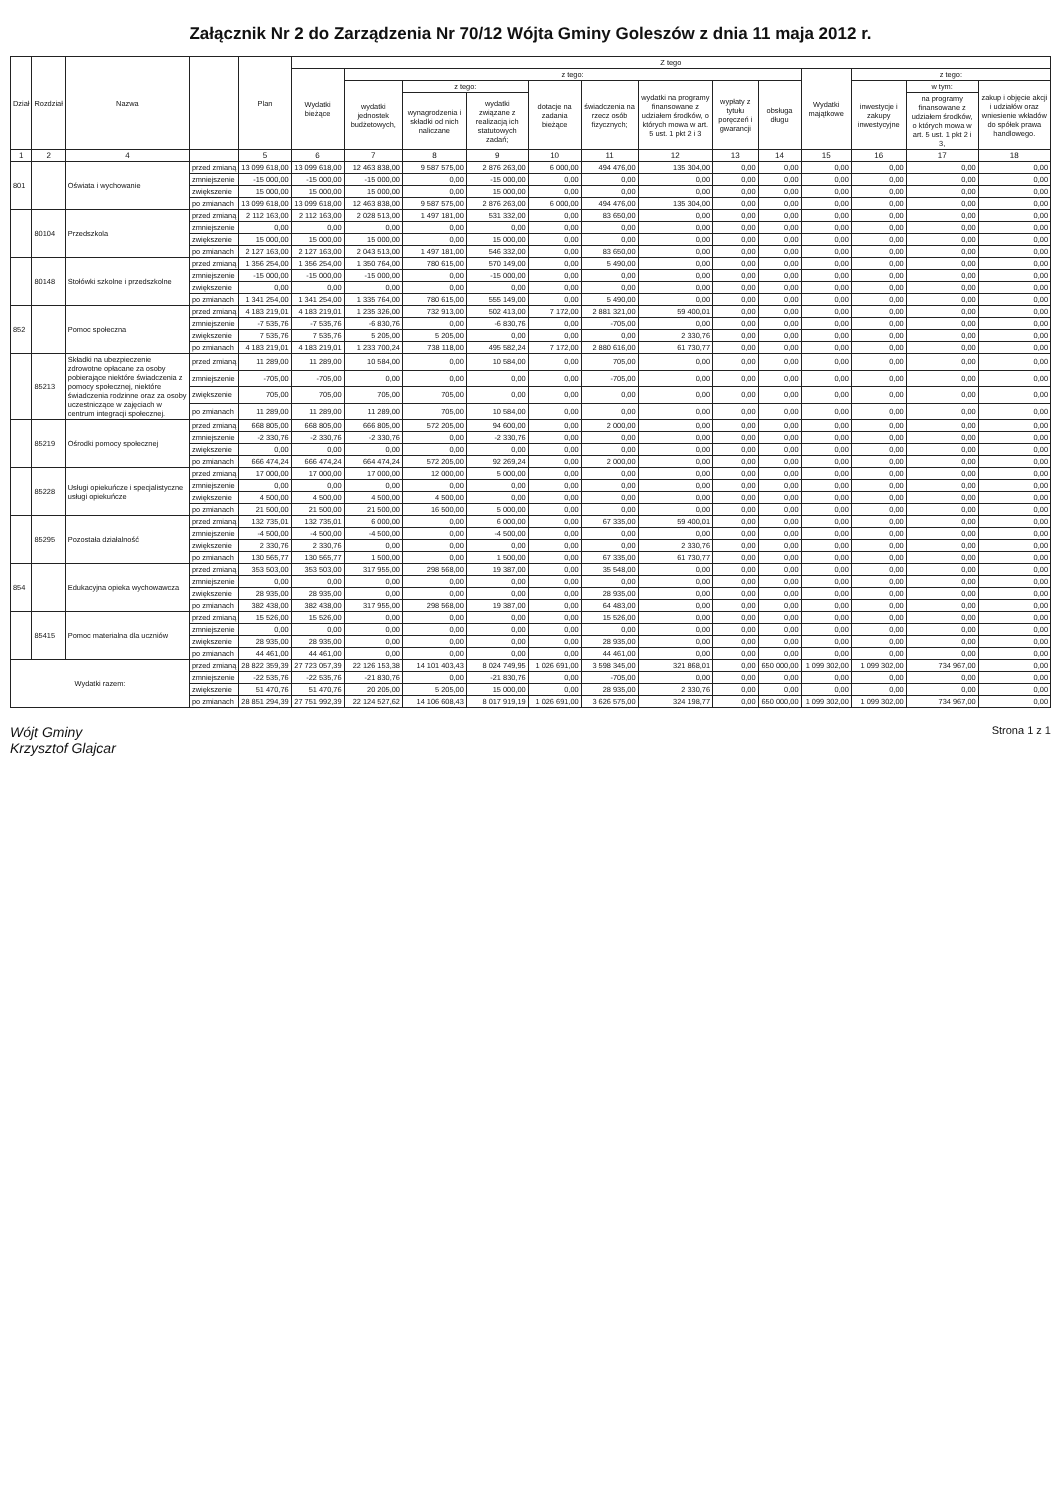Załącznik Nr 2 do Zarządzenia Nr 70/12 Wójta Gminy Goleszów z dnia 11 maja 2012 r.
| Dział | Rozdział | Nazwa | | Plan | Z tego | | | | | | | | | | | | |
| --- | --- | --- | --- | --- | --- | --- | --- | --- | --- | --- | --- | --- | --- | --- | --- | --- | --- |
| | | | | | Wydatki bieżące | z tego: | | | | | | | | Wydatki majątkowe | z tego: | | |
| | | | | | | wydatki jednostek budżetowych, | z tego: | | dotacje na zadania bieżące | świadczenia na rzecz osób fizycznych; | wydatki na programy finansowane z udziałem środków, o których mowa w art. 5 ust. 1 pkt 2 i 3 | wypłaty z tytułu poręczeń i gwarancji | obsługa długu | | inwestycje i zakupy inwestycyjne | w tym: | zakup i objęcie akcji i udziałów oraz wniesienie wkładów do spółek prawa handlowego. |
| | | | | | | | wynagrodzenia i składki od nich naliczane | wydatki związane z realizacją ich statutowych zadań; | | | | | | | | na programy finansowane z udziałem środków, o których mowa w art. 5 ust. 1 pkt 2 i 3, | |
| 1 | 2 | 4 | | 5 | 6 | 7 | 8 | 9 | 10 | 11 | 12 | 13 | 14 | 15 | 16 | 17 | 18 |
| 801 | | Oświata i wychowanie | przed zmianą | 13 099 618,00 | 13 099 618,00 | 12 463 838,00 | 9 587 575,00 | 2 876 263,00 | 6 000,00 | 494 476,00 | 135 304,00 | 0,00 | 0,00 | 0,00 | 0,00 | 0,00 | 0,00 |
| | | | zmniejszenie | -15 000,00 | -15 000,00 | -15 000,00 | 0,00 | -15 000,00 | 0,00 | 0,00 | 0,00 | 0,00 | 0,00 | 0,00 | 0,00 | 0,00 | 0,00 |
| | | | zwiększenie | 15 000,00 | 15 000,00 | 15 000,00 | 0,00 | 15 000,00 | 0,00 | 0,00 | 0,00 | 0,00 | 0,00 | 0,00 | 0,00 | 0,00 | 0,00 |
| | | | po zmianach | 13 099 618,00 | 13 099 618,00 | 12 463 838,00 | 9 587 575,00 | 2 876 263,00 | 6 000,00 | 494 476,00 | 135 304,00 | 0,00 | 0,00 | 0,00 | 0,00 | 0,00 | 0,00 |
| | 80104 | Przedszkola | przed zmianą | 2 112 163,00 | 2 112 163,00 | 2 028 513,00 | 1 497 181,00 | 531 332,00 | 0,00 | 83 650,00 | 0,00 | 0,00 | 0,00 | 0,00 | 0,00 | 0,00 | 0,00 |
| | | | zmniejszenie | 0,00 | 0,00 | 0,00 | 0,00 | 0,00 | 0,00 | 0,00 | 0,00 | 0,00 | 0,00 | 0,00 | 0,00 | 0,00 | 0,00 |
| | | | zwiększenie | 15 000,00 | 15 000,00 | 15 000,00 | 0,00 | 15 000,00 | 0,00 | 0,00 | 0,00 | 0,00 | 0,00 | 0,00 | 0,00 | 0,00 | 0,00 |
| | | | po zmianach | 2 127 163,00 | 2 127 163,00 | 2 043 513,00 | 1 497 181,00 | 546 332,00 | 0,00 | 83 650,00 | 0,00 | 0,00 | 0,00 | 0,00 | 0,00 | 0,00 | 0,00 |
| | 80148 | Stołówki szkolne i przedszkolne | przed zmianą | 1 356 254,00 | 1 356 254,00 | 1 350 764,00 | 780 615,00 | 570 149,00 | 0,00 | 5 490,00 | 0,00 | 0,00 | 0,00 | 0,00 | 0,00 | 0,00 | 0,00 |
| | | | zmniejszenie | -15 000,00 | -15 000,00 | -15 000,00 | 0,00 | -15 000,00 | 0,00 | 0,00 | 0,00 | 0,00 | 0,00 | 0,00 | 0,00 | 0,00 | 0,00 |
| | | | zwiększenie | 0,00 | 0,00 | 0,00 | 0,00 | 0,00 | 0,00 | 0,00 | 0,00 | 0,00 | 0,00 | 0,00 | 0,00 | 0,00 | 0,00 |
| | | | po zmianach | 1 341 254,00 | 1 341 254,00 | 1 335 764,00 | 780 615,00 | 555 149,00 | 0,00 | 5 490,00 | 0,00 | 0,00 | 0,00 | 0,00 | 0,00 | 0,00 | 0,00 |
| 852 | | Pomoc społeczna | przed zmianą | 4 183 219,01 | 4 183 219,01 | 1 235 326,00 | 732 913,00 | 502 413,00 | 7 172,00 | 2 881 321,00 | 59 400,01 | 0,00 | 0,00 | 0,00 | 0,00 | 0,00 | 0,00 |
| | | | zmniejszenie | -7 535,76 | -7 535,76 | -6 830,76 | 0,00 | -6 830,76 | 0,00 | -705,00 | 0,00 | 0,00 | 0,00 | 0,00 | 0,00 | 0,00 | 0,00 |
| | | | zwiększenie | 7 535,76 | 7 535,76 | 5 205,00 | 5 205,00 | 0,00 | 0,00 | 0,00 | 2 330,76 | 0,00 | 0,00 | 0,00 | 0,00 | 0,00 | 0,00 |
| | | | po zmianach | 4 183 219,01 | 4 183 219,01 | 1 233 700,24 | 738 118,00 | 495 582,24 | 7 172,00 | 2 880 616,00 | 61 730,77 | 0,00 | 0,00 | 0,00 | 0,00 | 0,00 | 0,00 |
| | 85213 | Składki na ubezpieczenie zdrowotne opłacane za osoby pobierające niektóre świadczenia z pomocy społecznej, niektóre świadczenia rodzinne oraz za osoby uczestniczące w zajęciach w centrum integracji społecznej. | przed zmianą | 11 289,00 | 11 289,00 | 10 584,00 | 0,00 | 10 584,00 | 0,00 | 705,00 | 0,00 | 0,00 | 0,00 | 0,00 | 0,00 | 0,00 | 0,00 |
| | | | zmniejszenie | -705,00 | -705,00 | 0,00 | 0,00 | 0,00 | 0,00 | -705,00 | 0,00 | 0,00 | 0,00 | 0,00 | 0,00 | 0,00 | 0,00 |
| | | | zwiększenie | 705,00 | 705,00 | 705,00 | 705,00 | 0,00 | 0,00 | 0,00 | 0,00 | 0,00 | 0,00 | 0,00 | 0,00 | 0,00 | 0,00 |
| | | | po zmianach | 11 289,00 | 11 289,00 | 11 289,00 | 705,00 | 10 584,00 | 0,00 | 0,00 | 0,00 | 0,00 | 0,00 | 0,00 | 0,00 | 0,00 | 0,00 |
| | 85219 | Ośrodki pomocy społecznej | przed zmianą | 668 805,00 | 668 805,00 | 666 805,00 | 572 205,00 | 94 600,00 | 0,00 | 2 000,00 | 0,00 | 0,00 | 0,00 | 0,00 | 0,00 | 0,00 | 0,00 |
| | | | zmniejszenie | -2 330,76 | -2 330,76 | -2 330,76 | 0,00 | -2 330,76 | 0,00 | 0,00 | 0,00 | 0,00 | 0,00 | 0,00 | 0,00 | 0,00 | 0,00 |
| | | | zwiększenie | 0,00 | 0,00 | 0,00 | 0,00 | 0,00 | 0,00 | 0,00 | 0,00 | 0,00 | 0,00 | 0,00 | 0,00 | 0,00 | 0,00 |
| | | | po zmianach | 666 474,24 | 666 474,24 | 664 474,24 | 572 205,00 | 92 269,24 | 0,00 | 2 000,00 | 0,00 | 0,00 | 0,00 | 0,00 | 0,00 | 0,00 | 0,00 |
| | 85228 | Usługi opiekuńcze i specjalistyczne usługi opiekuńcze | przed zmianą | 17 000,00 | 17 000,00 | 17 000,00 | 12 000,00 | 5 000,00 | 0,00 | 0,00 | 0,00 | 0,00 | 0,00 | 0,00 | 0,00 | 0,00 | 0,00 |
| | | | zmniejszenie | 0,00 | 0,00 | 0,00 | 0,00 | 0,00 | 0,00 | 0,00 | 0,00 | 0,00 | 0,00 | 0,00 | 0,00 | 0,00 | 0,00 |
| | | | zwiększenie | 4 500,00 | 4 500,00 | 4 500,00 | 4 500,00 | 0,00 | 0,00 | 0,00 | 0,00 | 0,00 | 0,00 | 0,00 | 0,00 | 0,00 | 0,00 |
| | | | po zmianach | 21 500,00 | 21 500,00 | 21 500,00 | 16 500,00 | 5 000,00 | 0,00 | 0,00 | 0,00 | 0,00 | 0,00 | 0,00 | 0,00 | 0,00 | 0,00 |
| | 85295 | Pozostała działalność | przed zmianą | 132 735,01 | 132 735,01 | 6 000,00 | 0,00 | 6 000,00 | 0,00 | 67 335,00 | 59 400,01 | 0,00 | 0,00 | 0,00 | 0,00 | 0,00 | 0,00 |
| | | | zmniejszenie | -4 500,00 | -4 500,00 | -4 500,00 | 0,00 | -4 500,00 | 0,00 | 0,00 | 0,00 | 0,00 | 0,00 | 0,00 | 0,00 | 0,00 | 0,00 |
| | | | zwiększenie | 2 330,76 | 2 330,76 | 0,00 | 0,00 | 0,00 | 0,00 | 0,00 | 2 330,76 | 0,00 | 0,00 | 0,00 | 0,00 | 0,00 | 0,00 |
| | | | po zmianach | 130 565,77 | 130 565,77 | 1 500,00 | 0,00 | 1 500,00 | 0,00 | 67 335,00 | 61 730,77 | 0,00 | 0,00 | 0,00 | 0,00 | 0,00 | 0,00 |
| 854 | | Edukacyjna opieka wychowawcza | przed zmianą | 353 503,00 | 353 503,00 | 317 955,00 | 298 568,00 | 19 387,00 | 0,00 | 35 548,00 | 0,00 | 0,00 | 0,00 | 0,00 | 0,00 | 0,00 | 0,00 |
| | | | zmniejszenie | 0,00 | 0,00 | 0,00 | 0,00 | 0,00 | 0,00 | 0,00 | 0,00 | 0,00 | 0,00 | 0,00 | 0,00 | 0,00 | 0,00 |
| | | | zwiększenie | 28 935,00 | 28 935,00 | 0,00 | 0,00 | 0,00 | 0,00 | 28 935,00 | 0,00 | 0,00 | 0,00 | 0,00 | 0,00 | 0,00 | 0,00 |
| | | | po zmianach | 382 438,00 | 382 438,00 | 317 955,00 | 298 568,00 | 19 387,00 | 0,00 | 64 483,00 | 0,00 | 0,00 | 0,00 | 0,00 | 0,00 | 0,00 | 0,00 |
| | 85415 | Pomoc materialna dla uczniów | przed zmianą | 15 526,00 | 15 526,00 | 0,00 | 0,00 | 0,00 | 0,00 | 15 526,00 | 0,00 | 0,00 | 0,00 | 0,00 | 0,00 | 0,00 | 0,00 |
| | | | zmniejszenie | 0,00 | 0,00 | 0,00 | 0,00 | 0,00 | 0,00 | 0,00 | 0,00 | 0,00 | 0,00 | 0,00 | 0,00 | 0,00 | 0,00 |
| | | | zwiększenie | 28 935,00 | 28 935,00 | 0,00 | 0,00 | 0,00 | 0,00 | 28 935,00 | 0,00 | 0,00 | 0,00 | 0,00 | 0,00 | 0,00 | 0,00 |
| | | | po zmianach | 44 461,00 | 44 461,00 | 0,00 | 0,00 | 0,00 | 0,00 | 44 461,00 | 0,00 | 0,00 | 0,00 | 0,00 | 0,00 | 0,00 | 0,00 |
| Wydatki razem: | | | przed zmianą | 28 822 359,39 | 27 723 057,39 | 22 126 153,38 | 14 101 403,43 | 8 024 749,95 | 1 026 691,00 | 3 598 345,00 | 321 868,01 | 0,00 | 650 000,00 | 1 099 302,00 | 1 099 302,00 | 734 967,00 | 0,00 |
| | | | zmniejszenie | -22 535,76 | -22 535,76 | -21 830,76 | 0,00 | -21 830,76 | 0,00 | -705,00 | 0,00 | 0,00 | 0,00 | 0,00 | 0,00 | 0,00 | 0,00 |
| | | | zwiększenie | 51 470,76 | 51 470,76 | 20 205,00 | 5 205,00 | 15 000,00 | 0,00 | 28 935,00 | 2 330,76 | 0,00 | 0,00 | 0,00 | 0,00 | 0,00 | 0,00 |
| | | | po zmianach | 28 851 294,39 | 27 751 992,39 | 22 124 527,62 | 14 106 608,43 | 8 017 919,19 | 1 026 691,00 | 3 626 575,00 | 324 198,77 | 0,00 | 650 000,00 | 1 099 302,00 | 1 099 302,00 | 734 967,00 | 0,00 |
Wójt Gminy
Krzysztof Glajcar
Strona 1 z 1